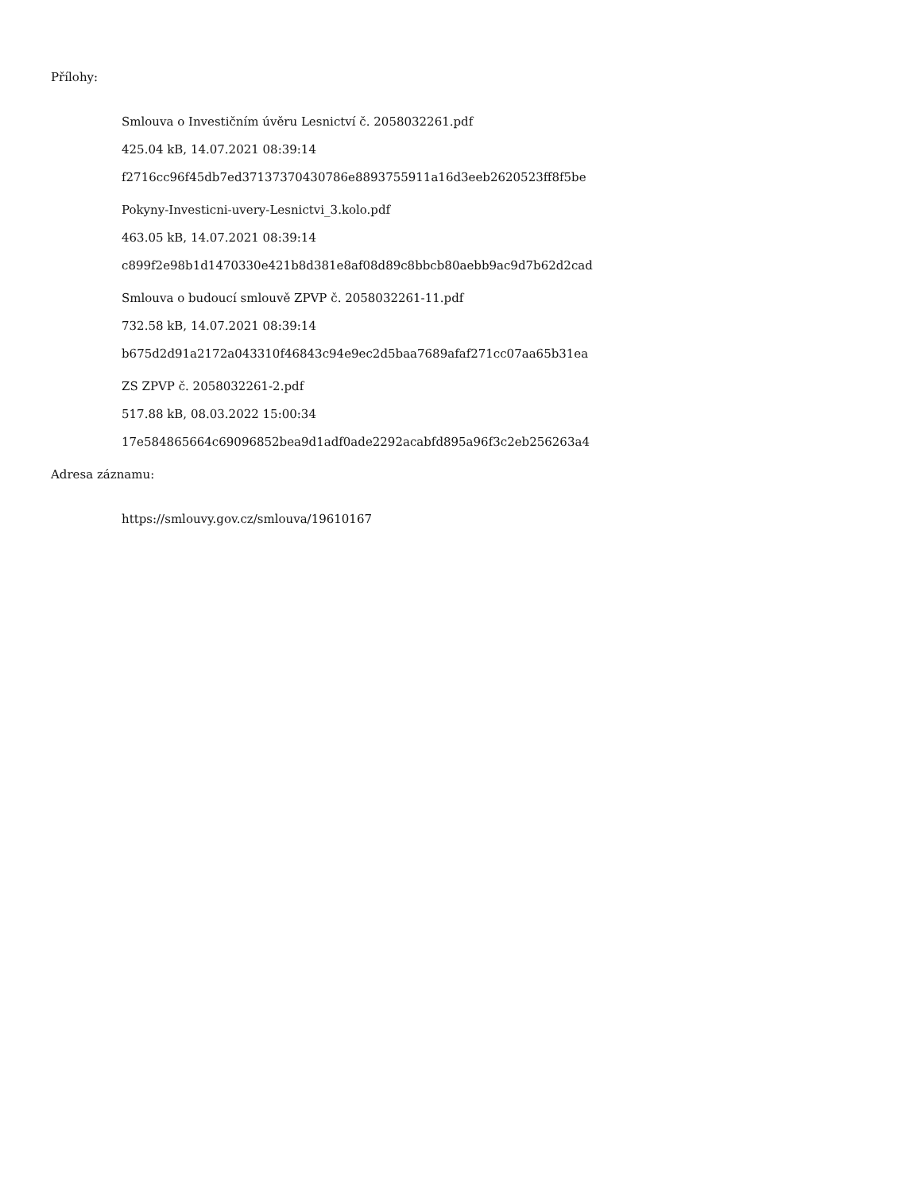Přílohy:
Smlouva o Investičním úvěru Lesnictví č. 2058032261.pdf
425.04 kB, 14.07.2021 08:39:14
f2716cc96f45db7ed37137370430786e8893755911a16d3eeb2620523ff8f5be
Pokyny-Investicni-uvery-Lesnictvi_3.kolo.pdf
463.05 kB, 14.07.2021 08:39:14
c899f2e98b1d1470330e421b8d381e8af08d89c8bbcb80aebb9ac9d7b62d2cad
Smlouva o budoucí smlouvě ZPVP č. 2058032261-11.pdf
732.58 kB, 14.07.2021 08:39:14
b675d2d91a2172a043310f46843c94e9ec2d5baa7689afaf271cc07aa65b31ea
ZS ZPVP č. 2058032261-2.pdf
517.88 kB, 08.03.2022 15:00:34
17e584865664c69096852bea9d1adf0ade2292acabfd895a96f3c2eb256263a4
Adresa záznamu:
https://smlouvy.gov.cz/smlouva/19610167